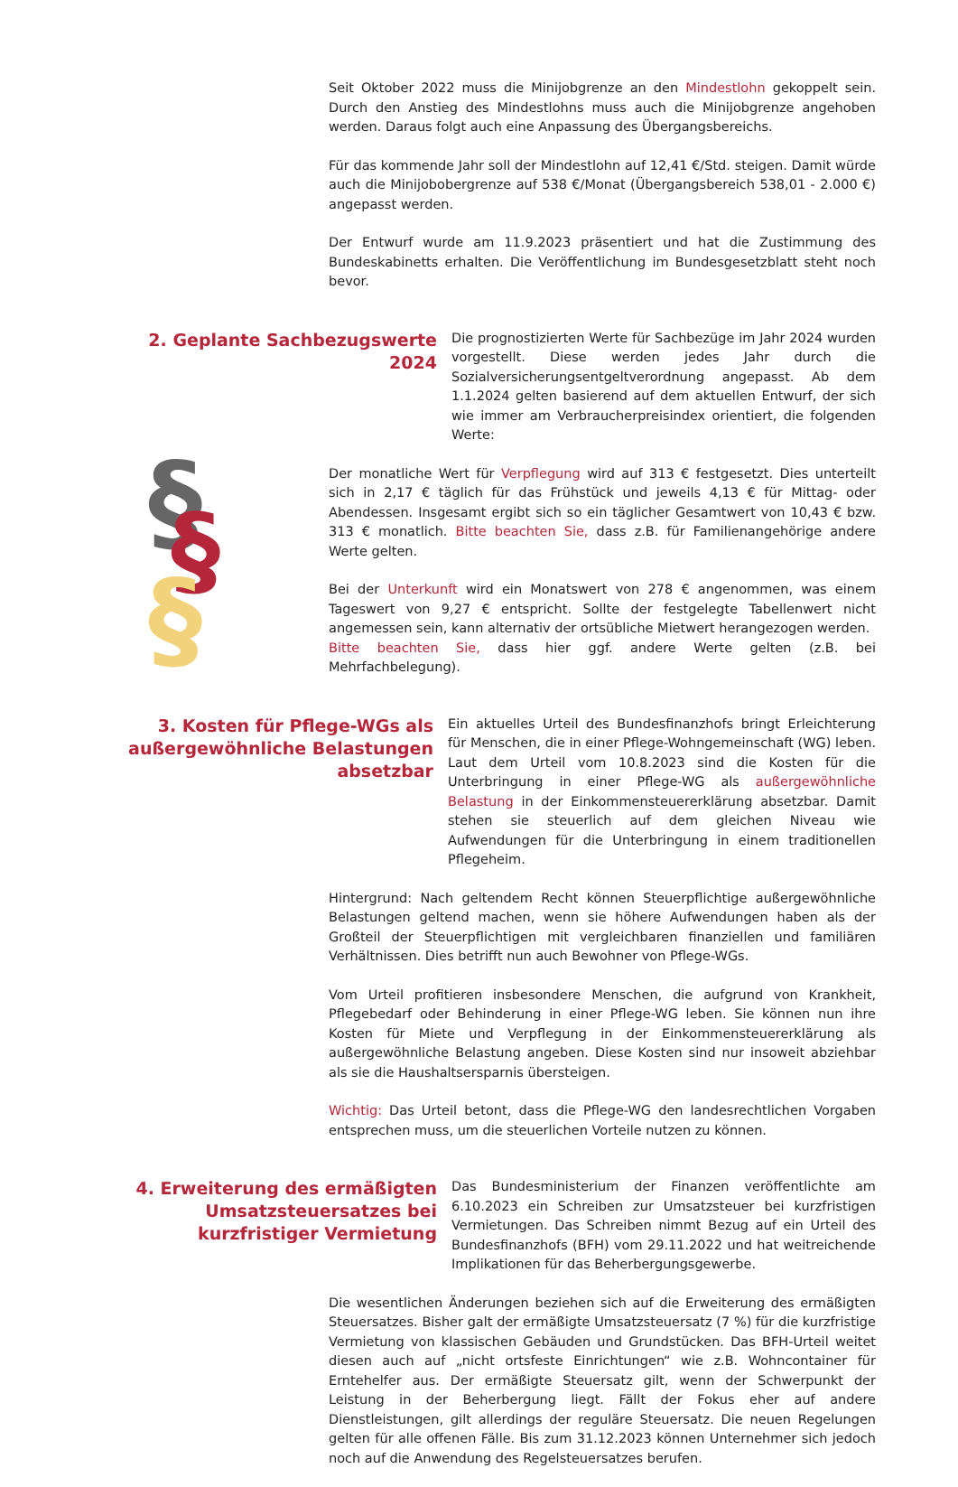Seit Oktober 2022 muss die Minijobgrenze an den Mindestlohn gekoppelt sein. Durch den Anstieg des Mindestlohns muss auch die Minijobgrenze angehoben werden. Daraus folgt auch eine Anpassung des Übergangsbereichs.
Für das kommende Jahr soll der Mindestlohn auf 12,41 €/Std. steigen. Damit würde auch die Minijobobergrenze auf 538 €/Monat (Übergangsbereich 538,01 - 2.000 €) angepasst werden.
Der Entwurf wurde am 11.9.2023 präsentiert und hat die Zustimmung des Bundeskabinetts erhalten. Die Veröffentlichung im Bundesgesetzblatt steht noch bevor.
2. Geplante Sachbezugswerte 2024
Die prognostizierten Werte für Sachbezüge im Jahr 2024 wurden vorgestellt. Diese werden jedes Jahr durch die Sozialversicherungsentgeltverordnung angepasst. Ab dem 1.1.2024 gelten basierend auf dem aktuellen Entwurf, der sich wie immer am Verbraucherpreisindex orientiert, die folgenden Werte:
§
§
§
Der monatliche Wert für Verpflegung wird auf 313 € festgesetzt. Dies unterteilt sich in 2,17 € täglich für das Frühstück und jeweils 4,13 € für Mittag- oder Abendessen. Insgesamt ergibt sich so ein täglicher Gesamtwert von 10,43 € bzw. 313 € monatlich. Bitte beachten Sie, dass z.B. für Familienangehörige andere Werte gelten.
Bei der Unterkunft wird ein Monatswert von 278 € angenommen, was einem Tageswert von 9,27 € entspricht. Sollte der festgelegte Tabellenwert nicht angemessen sein, kann alternativ der ortsübliche Mietwert herangezogen werden.
Bitte beachten Sie, dass hier ggf. andere Werte gelten (z.B. bei Mehrfachbelegung).
3. Kosten für Pflege-WGs als außergewöhnliche Belastungen absetzbar
Ein aktuelles Urteil des Bundesfinanzhofs bringt Erleichterung für Menschen, die in einer Pflege-Wohngemeinschaft (WG) leben. Laut dem Urteil vom 10.8.2023 sind die Kosten für die Unterbringung in einer Pflege-WG als außergewöhnliche Belastung in der Einkommensteuererklärung absetzbar. Damit stehen sie steuerlich auf dem gleichen Niveau wie Aufwendungen für die Unterbringung in einem traditionellen Pflegeheim.
Hintergrund: Nach geltendem Recht können Steuerpflichtige außergewöhnliche Belastungen geltend machen, wenn sie höhere Aufwendungen haben als der Großteil der Steuerpflichtigen mit vergleichbaren finanziellen und familiären Verhältnissen. Dies betrifft nun auch Bewohner von Pflege-WGs.
Vom Urteil profitieren insbesondere Menschen, die aufgrund von Krankheit, Pflegebedarf oder Behinderung in einer Pflege-WG leben. Sie können nun ihre Kosten für Miete und Verpflegung in der Einkommensteuererklärung als außergewöhnliche Belastung angeben. Diese Kosten sind nur insoweit abziehbar als sie die Haushaltsersparnis übersteigen.
Wichtig: Das Urteil betont, dass die Pflege-WG den landesrechtlichen Vorgaben entsprechen muss, um die steuerlichen Vorteile nutzen zu können.
4. Erweiterung des ermäßigten Umsatzsteuersatzes bei kurzfristiger Vermietung
Das Bundesministerium der Finanzen veröffentlichte am 6.10.2023 ein Schreiben zur Umsatzsteuer bei kurzfristigen Vermietungen. Das Schreiben nimmt Bezug auf ein Urteil des Bundesfinanzhofs (BFH) vom 29.11.2022 und hat weitreichende Implikationen für das Beherbergungsgewerbe.
Die wesentlichen Änderungen beziehen sich auf die Erweiterung des ermäßigten Steuersatzes. Bisher galt der ermäßigte Umsatzsteuersatz (7 %) für die kurzfristige Vermietung von klassischen Gebäuden und Grundstücken. Das BFH-Urteil weitet diesen auch auf „nicht ortsfeste Einrichtungen“ wie z.B. Wohncontainer für Erntehelfer aus. Der ermäßigte Steuersatz gilt, wenn der Schwerpunkt der Leistung in der Beherbergung liegt. Fällt der Fokus eher auf andere Dienstleistungen, gilt allerdings der reguläre Steuersatz. Die neuen Regelungen gelten für alle offenen Fälle. Bis zum 31.12.2023 können Unternehmer sich jedoch noch auf die Anwendung des Regelsteuersatzes berufen.